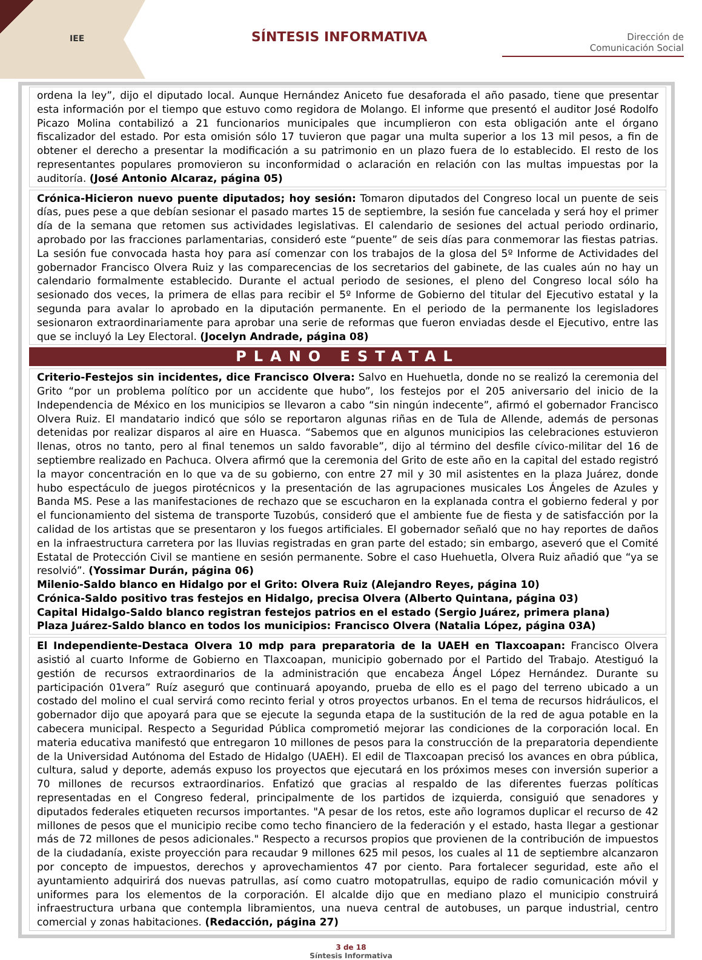IEE SÍNTESIS INFORMATIVA
Dirección de
Comunicación Social
ordena la ley”, dijo el diputado local. Aunque Hernández Aniceto fue desaforada el año pasado, tiene que presentar esta información por el tiempo que estuvo como regidora de Molango. El informe que presentó el auditor José Rodolfo Picazo Molina contabilizó a 21 funcionarios municipales que incumplieron con esta obligación ante el órgano fiscalizador del estado. Por esta omisión sólo 17 tuvieron que pagar una multa superior a los 13 mil pesos, a fin de obtener el derecho a presentar la modificación a su patrimonio en un plazo fuera de lo establecido. El resto de los representantes populares promovieron su inconformidad o aclaración en relación con las multas impuestas por la auditoría. (José Antonio Alcaraz, página 05)
Crónica-Hicieron nuevo puente diputados; hoy sesión: Tomaron diputados del Congreso local un puente de seis días, pues pese a que debían sesionar el pasado martes 15 de septiembre, la sesión fue cancelada y será hoy el primer día de la semana que retomen sus actividades legislativas. El calendario de sesiones del actual periodo ordinario, aprobado por las fracciones parlamentarias, consideró este “puente” de seis días para conmemorar las fiestas patrias. La sesión fue convocada hasta hoy para así comenzar con los trabajos de la glosa del 5º Informe de Actividades del gobernador Francisco Olvera Ruiz y las comparecencias de los secretarios del gabinete, de las cuales aún no hay un calendario formalmente establecido. Durante el actual periodo de sesiones, el pleno del Congreso local sólo ha sesionado dos veces, la primera de ellas para recibir el 5º Informe de Gobierno del titular del Ejecutivo estatal y la segunda para avalar lo aprobado en la diputación permanente. En el periodo de la permanente los legisladores sesionaron extraordinariamente para aprobar una serie de reformas que fueron enviadas desde el Ejecutivo, entre las que se incluyó la Ley Electoral. (Jocelyn Andrade, página 08)
PLANO ESTATAL
Criterio-Festejos sin incidentes, dice Francisco Olvera: Salvo en Huehuetla, donde no se realizó la ceremonia del Grito “por un problema político por un accidente que hubo”, los festejos por el 205 aniversario del inicio de la Independencia de México en los municipios se llevaron a cabo “sin ningún indecente”, afirmó el gobernador Francisco Olvera Ruiz. El mandatario indicó que sólo se reportaron algunas riñas en de Tula de Allende, además de personas detenidas por realizar disparos al aire en Huasca. “Sabemos que en algunos municipios las celebraciones estuvieron llenas, otros no tanto, pero al final tenemos un saldo favorable”, dijo al término del desfile cívico-militar del 16 de septiembre realizado en Pachuca. Olvera afirmó que la ceremonia del Grito de este año en la capital del estado registró la mayor concentración en lo que va de su gobierno, con entre 27 mil y 30 mil asistentes en la plaza Juárez, donde hubo espectáculo de juegos pirotécnicos y la presentación de las agrupaciones musicales Los Ángeles de Azules y Banda MS. Pese a las manifestaciones de rechazo que se escucharon en la explanada contra el gobierno federal y por el funcionamiento del sistema de transporte Tuzobús, consideró que el ambiente fue de fiesta y de satisfacción por la calidad de los artistas que se presentaron y los fuegos artificiales. El gobernador señaló que no hay reportes de daños en la infraestructura carretera por las lluvias registradas en gran parte del estado; sin embargo, aseveró que el Comité Estatal de Protección Civil se mantiene en sesión permanente. Sobre el caso Huehuetla, Olvera Ruiz añadió que “ya se resolvió”. (Yossimar Durán, página 06)
Milenio-Saldo blanco en Hidalgo por el Grito: Olvera Ruiz (Alejandro Reyes, página 10)
Crónica-Saldo positivo tras festejos en Hidalgo, precisa Olvera (Alberto Quintana, página 03)
Capital Hidalgo-Saldo blanco registran festejos patrios en el estado (Sergio Juárez, primera plana)
Plaza Juárez-Saldo blanco en todos los municipios: Francisco Olvera (Natalia López, página 03A)
El Independiente-Destaca Olvera 10 mdp para preparatoria de la UAEH en Tlaxcoapan: Francisco Olvera asistió al cuarto Informe de Gobierno en Tlaxcoapan, municipio gobernado por el Partido del Trabajo. Atestiguó la gestión de recursos extraordinarios de la administración que encabeza Ángel López Hernández. Durante su participación 01vera” Ruíz aseguró que continuará apoyando, prueba de ello es el pago del terreno ubicado a un costado del molino el cual servirá como recinto ferial y otros proyectos urbanos. En el tema de recursos hidráulicos, el gobernador dijo que apoyará para que se ejecute la segunda etapa de la sustitución de la red de agua potable en la cabecera municipal. Respecto a Seguridad Pública comprometió mejorar las condiciones de la corporación local. En materia educativa manifestó que entregaron 10 millones de pesos para la construcción de la preparatoria dependiente de la Universidad Autónoma del Estado de Hidalgo (UAEH). El edil de Tlaxcoapan precisó los avances en obra pública, cultura, salud y deporte, además expuso los proyectos que ejecutará en los próximos meses con inversión superior a 70 millones de recursos extraordinarios. Enfatizó que gracias al respaldo de las diferentes fuerzas políticas representadas en el Congreso federal, principalmente de los partidos de izquierda, consiguió que senadores y diputados federales etiqueten recursos importantes. "A pesar de los retos, este año logramos duplicar el recurso de 42 millones de pesos que el municipio recibe como techo financiero de la federación y el estado, hasta llegar a gestionar más de 72 millones de pesos adicionales." Respecto a recursos propios que provienen de la contribución de impuestos de la ciudadanía, existe proyección para recaudar 9 millones 625 mil pesos, los cuales al 11 de septiembre alcanzaron por concepto de impuestos, derechos y aprovechamientos 47 por ciento. Para fortalecer seguridad, este año el ayuntamiento adquirirá dos nuevas patrullas, así como cuatro motopatrullas, equipo de radio comunicación móvil y uniformes para los elementos de la corporación. El alcalde dijo que en mediano plazo el municipio construirá infraestructura urbana que contempla libramientos, una nueva central de autobuses, un parque industrial, centro comercial y zonas habitaciones. (Redacción, página 27)
3 de 18
Síntesis Informativa